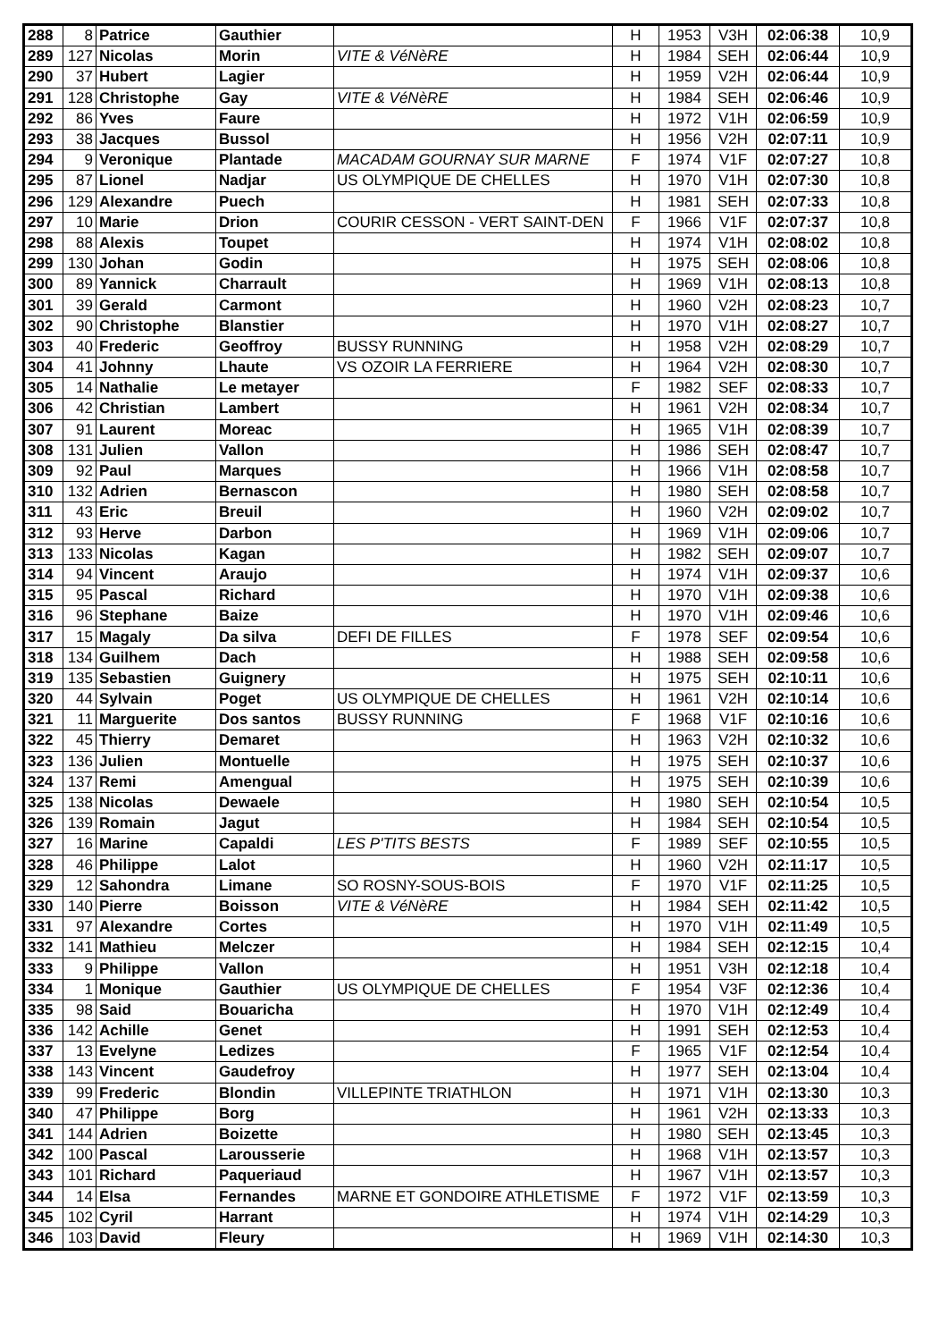| 288 | 8 | Patrice | Gauthier | | H | 1953 | V3H | 02:06:38 | 10,9 |
| 289 | 127 | Nicolas | Morin | VITE & VéNèRE | H | 1984 | SEH | 02:06:44 | 10,9 |
| 290 | 37 | Hubert | Lagier | | H | 1959 | V2H | 02:06:44 | 10,9 |
| 291 | 128 | Christophe | Gay | VITE & VéNèRE | H | 1984 | SEH | 02:06:46 | 10,9 |
| 292 | 86 | Yves | Faure | | H | 1972 | V1H | 02:06:59 | 10,9 |
| 293 | 38 | Jacques | Bussol | | H | 1956 | V2H | 02:07:11 | 10,9 |
| 294 | 9 | Veronique | Plantade | MACADAM GOURNAY SUR MARNE | F | 1974 | V1F | 02:07:27 | 10,8 |
| 295 | 87 | Lionel | Nadjar | US OLYMPIQUE DE CHELLES | H | 1970 | V1H | 02:07:30 | 10,8 |
| 296 | 129 | Alexandre | Puech | | H | 1981 | SEH | 02:07:33 | 10,8 |
| 297 | 10 | Marie | Drion | COURIR CESSON - VERT SAINT-DEN | F | 1966 | V1F | 02:07:37 | 10,8 |
| 298 | 88 | Alexis | Toupet | | H | 1974 | V1H | 02:08:02 | 10,8 |
| 299 | 130 | Johan | Godin | | H | 1975 | SEH | 02:08:06 | 10,8 |
| 300 | 89 | Yannick | Charrault | | H | 1969 | V1H | 02:08:13 | 10,8 |
| 301 | 39 | Gerald | Carmont | | H | 1960 | V2H | 02:08:23 | 10,7 |
| 302 | 90 | Christophe | Blanstier | | H | 1970 | V1H | 02:08:27 | 10,7 |
| 303 | 40 | Frederic | Geoffroy | BUSSY RUNNING | H | 1958 | V2H | 02:08:29 | 10,7 |
| 304 | 41 | Johnny | Lhaute | VS OZOIR LA FERRIERE | H | 1964 | V2H | 02:08:30 | 10,7 |
| 305 | 14 | Nathalie | Le metayer | | F | 1982 | SEF | 02:08:33 | 10,7 |
| 306 | 42 | Christian | Lambert | | H | 1961 | V2H | 02:08:34 | 10,7 |
| 307 | 91 | Laurent | Moreac | | H | 1965 | V1H | 02:08:39 | 10,7 |
| 308 | 131 | Julien | Vallon | | H | 1986 | SEH | 02:08:47 | 10,7 |
| 309 | 92 | Paul | Marques | | H | 1966 | V1H | 02:08:58 | 10,7 |
| 310 | 132 | Adrien | Bernascon | | H | 1980 | SEH | 02:08:58 | 10,7 |
| 311 | 43 | Eric | Breuil | | H | 1960 | V2H | 02:09:02 | 10,7 |
| 312 | 93 | Herve | Darbon | | H | 1969 | V1H | 02:09:06 | 10,7 |
| 313 | 133 | Nicolas | Kagan | | H | 1982 | SEH | 02:09:07 | 10,7 |
| 314 | 94 | Vincent | Araujo | | H | 1974 | V1H | 02:09:37 | 10,6 |
| 315 | 95 | Pascal | Richard | | H | 1970 | V1H | 02:09:38 | 10,6 |
| 316 | 96 | Stephane | Baize | | H | 1970 | V1H | 02:09:46 | 10,6 |
| 317 | 15 | Magaly | Da silva | DEFI DE FILLES | F | 1978 | SEF | 02:09:54 | 10,6 |
| 318 | 134 | Guilhem | Dach | | H | 1988 | SEH | 02:09:58 | 10,6 |
| 319 | 135 | Sebastien | Guignery | | H | 1975 | SEH | 02:10:11 | 10,6 |
| 320 | 44 | Sylvain | Poget | US OLYMPIQUE DE CHELLES | H | 1961 | V2H | 02:10:14 | 10,6 |
| 321 | 11 | Marguerite | Dos santos | BUSSY RUNNING | F | 1968 | V1F | 02:10:16 | 10,6 |
| 322 | 45 | Thierry | Demaret | | H | 1963 | V2H | 02:10:32 | 10,6 |
| 323 | 136 | Julien | Montuelle | | H | 1975 | SEH | 02:10:37 | 10,6 |
| 324 | 137 | Remi | Amengual | | H | 1975 | SEH | 02:10:39 | 10,6 |
| 325 | 138 | Nicolas | Dewaele | | H | 1980 | SEH | 02:10:54 | 10,5 |
| 326 | 139 | Romain | Jagut | | H | 1984 | SEH | 02:10:54 | 10,5 |
| 327 | 16 | Marine | Capaldi | LES P'TITS BESTS | F | 1989 | SEF | 02:10:55 | 10,5 |
| 328 | 46 | Philippe | Lalot | | H | 1960 | V2H | 02:11:17 | 10,5 |
| 329 | 12 | Sahondra | Limane | SO ROSNY-SOUS-BOIS | F | 1970 | V1F | 02:11:25 | 10,5 |
| 330 | 140 | Pierre | Boisson | VITE & VéNèRE | H | 1984 | SEH | 02:11:42 | 10,5 |
| 331 | 97 | Alexandre | Cortes | | H | 1970 | V1H | 02:11:49 | 10,5 |
| 332 | 141 | Mathieu | Melczer | | H | 1984 | SEH | 02:12:15 | 10,4 |
| 333 | 9 | Philippe | Vallon | | H | 1951 | V3H | 02:12:18 | 10,4 |
| 334 | 1 | Monique | Gauthier | US OLYMPIQUE DE CHELLES | F | 1954 | V3F | 02:12:36 | 10,4 |
| 335 | 98 | Said | Bouaricha | | H | 1970 | V1H | 02:12:49 | 10,4 |
| 336 | 142 | Achille | Genet | | H | 1991 | SEH | 02:12:53 | 10,4 |
| 337 | 13 | Evelyne | Ledizes | | F | 1965 | V1F | 02:12:54 | 10,4 |
| 338 | 143 | Vincent | Gaudefroy | | H | 1977 | SEH | 02:13:04 | 10,4 |
| 339 | 99 | Frederic | Blondin | VILLEPINTE TRIATHLON | H | 1971 | V1H | 02:13:30 | 10,3 |
| 340 | 47 | Philippe | Borg | | H | 1961 | V2H | 02:13:33 | 10,3 |
| 341 | 144 | Adrien | Boizette | | H | 1980 | SEH | 02:13:45 | 10,3 |
| 342 | 100 | Pascal | Larousserie | | H | 1968 | V1H | 02:13:57 | 10,3 |
| 343 | 101 | Richard | Paqueriaud | | H | 1967 | V1H | 02:13:57 | 10,3 |
| 344 | 14 | Elsa | Fernandes | MARNE ET GONDOIRE ATHLETISME | F | 1972 | V1F | 02:13:59 | 10,3 |
| 345 | 102 | Cyril | Harrant | | H | 1974 | V1H | 02:14:29 | 10,3 |
| 346 | 103 | David | Fleury | | H | 1969 | V1H | 02:14:30 | 10,3 |